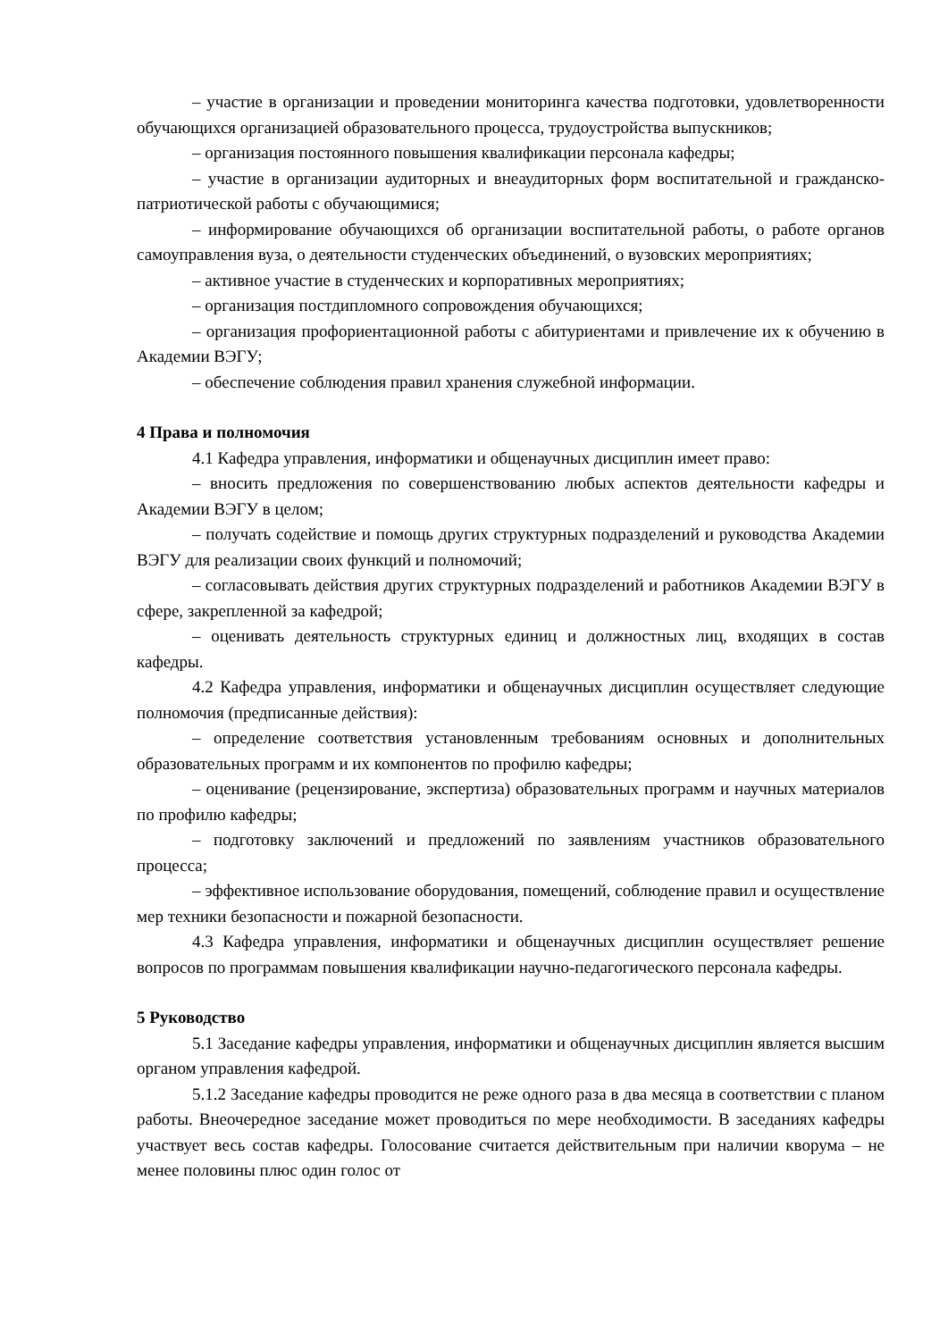– участие в организации и проведении мониторинга качества подготовки, удовлетворенности обучающихся организацией образовательного процесса, трудоустройства выпускников;
– организация постоянного повышения квалификации персонала кафедры;
– участие в организации аудиторных и внеаудиторных форм воспитательной и гражданско-патриотической работы с обучающимися;
– информирование обучающихся об организации воспитательной работы, о работе органов самоуправления вуза, о деятельности студенческих объединений, о вузовских мероприятиях;
– активное участие в студенческих и корпоративных мероприятиях;
– организация постдипломного сопровождения обучающихся;
– организация профориентационной работы с абитуриентами и привлечение их к обучению в Академии ВЭГУ;
– обеспечение соблюдения правил хранения служебной информации.
4 Права и полномочия
4.1 Кафедра управления, информатики и общенаучных дисциплин имеет право:
– вносить предложения по совершенствованию любых аспектов деятельности кафедры и Академии ВЭГУ в целом;
– получать содействие и помощь других структурных подразделений и руководства Академии ВЭГУ для реализации своих функций и полномочий;
– согласовывать действия других структурных подразделений и работников Академии ВЭГУ в сфере, закрепленной за кафедрой;
– оценивать деятельность структурных единиц и должностных лиц, входящих в состав кафедры.
4.2 Кафедра управления, информатики и общенаучных дисциплин осуществляет следующие полномочия (предписанные действия):
– определение соответствия установленным требованиям основных и дополнительных образовательных программ и их компонентов по профилю кафедры;
– оценивание (рецензирование, экспертиза) образовательных программ и научных материалов по профилю кафедры;
– подготовку заключений и предложений по заявлениям участников образовательного процесса;
– эффективное использование оборудования, помещений, соблюдение правил и осуществление мер техники безопасности и пожарной безопасности.
4.3 Кафедра управления, информатики и общенаучных дисциплин осуществляет решение вопросов по программам повышения квалификации научно-педагогического персонала кафедры.
5 Руководство
5.1 Заседание кафедры управления, информатики и общенаучных дисциплин является высшим органом управления кафедрой.
5.1.2 Заседание кафедры проводится не реже одного раза в два месяца в соответствии с планом работы. Внеочередное заседание может проводиться по мере необходимости. В заседаниях кафедры участвует весь состав кафедры. Голосование считается действительным при наличии кворума – не менее половины плюс один голос от